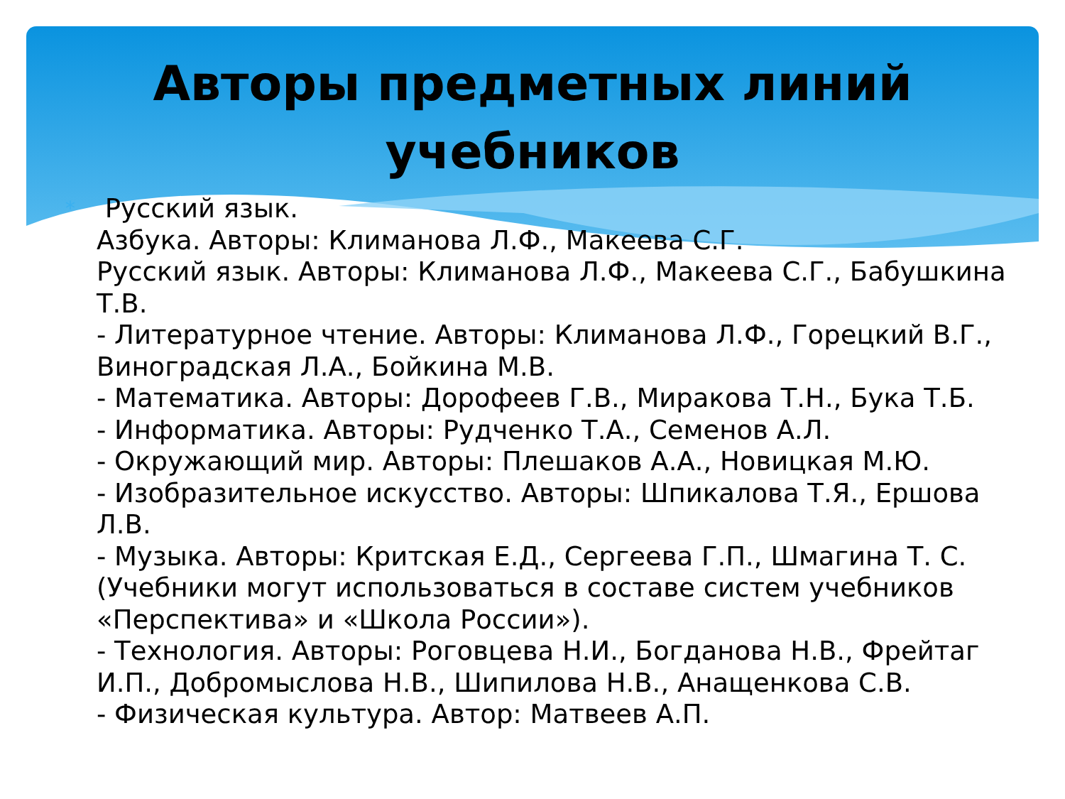Авторы предметных линий
учебников
* Русский язык.
Азбука. Авторы: Климанова Л.Ф., Макеева С.Г.
Русский язык. Авторы: Климанова Л.Ф., Макеева С.Г., Бабушкина Т.В.
- Литературное чтение. Авторы: Климанова Л.Ф., Горецкий В.Г., Виноградская Л.А., Бойкина М.В.
- Математика. Авторы: Дорофеев Г.В., Миракова Т.Н., Бука Т.Б.
- Информатика. Авторы: Рудченко Т.А., Семенов А.Л.
- Окружающий мир. Авторы: Плешаков А.А., Новицкая М.Ю.
- Изобразительное искусство. Авторы: Шпикалова Т.Я., Ершова Л.В.
- Музыка. Авторы: Критская Е.Д., Сергеева Г.П., Шмагина Т. С. (Учебники могут использоваться в составе систем учебников «Перспектива» и «Школа России»).
- Технология. Авторы: Роговцева Н.И., Богданова Н.В., Фрейтаг И.П., Добромыслова Н.В., Шипилова Н.В., Анащенкова С.В.
- Физическая культура. Автор: Матвеев А.П.